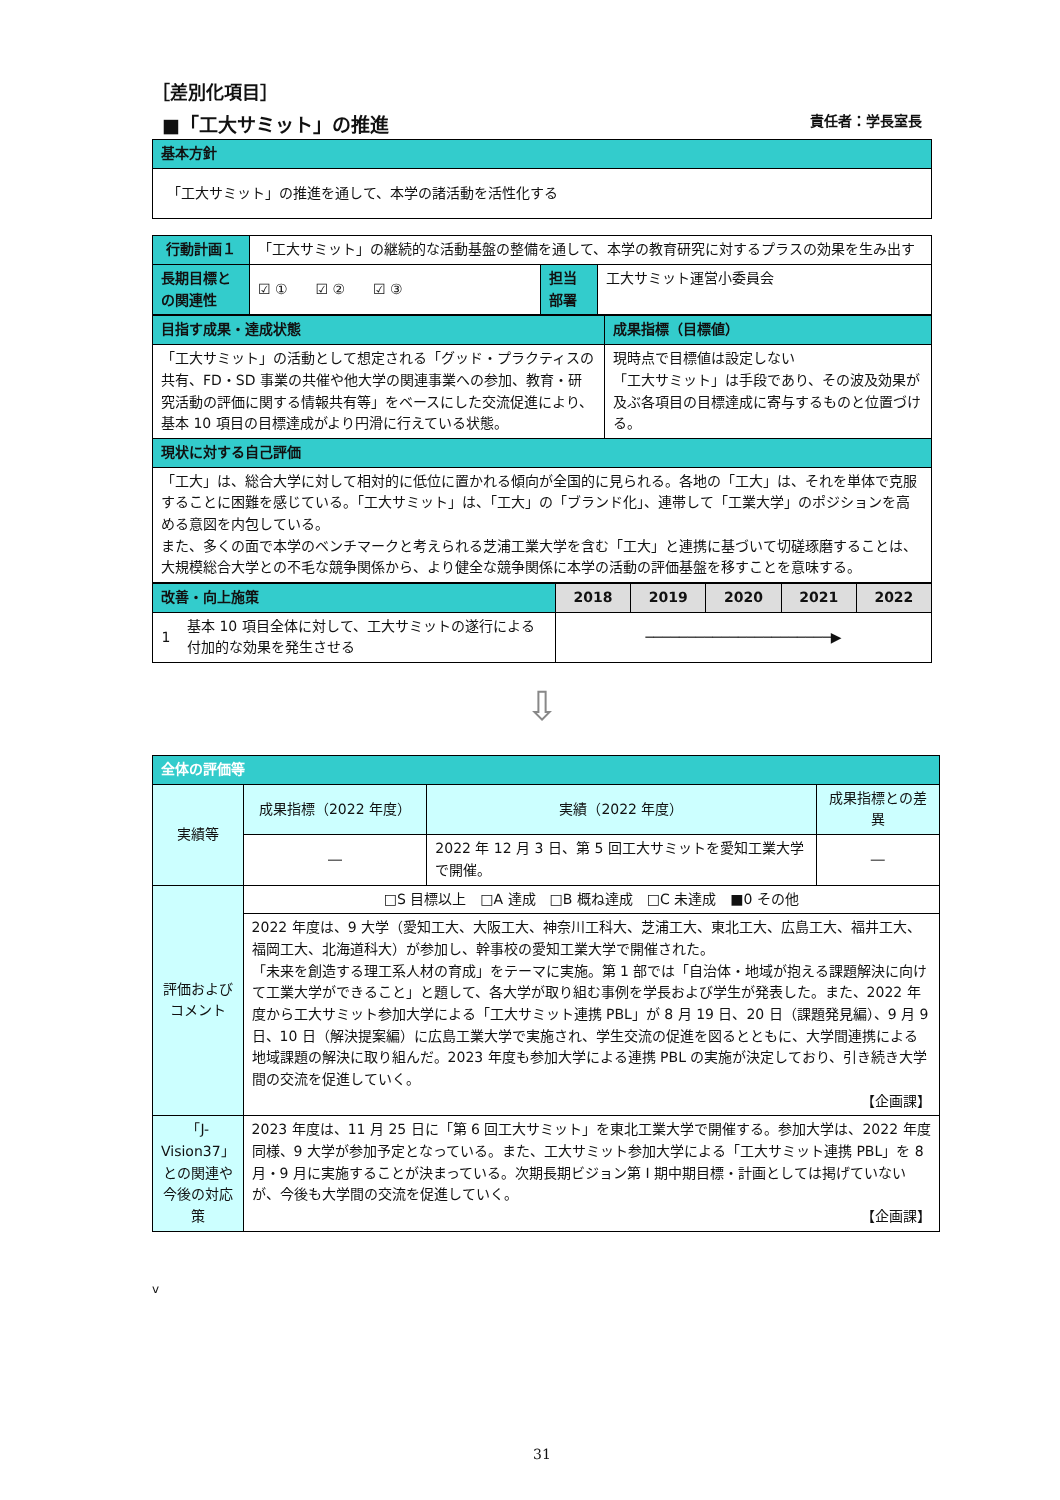［差別化項目］
■「工大サミット」の推進 責任者：学長室長
| 基本方針 |
| 「工大サミット」の推進を通して、本学の諸活動を活性化する |
| 行動計画１ | 「工大サミット」の継続的な活動基盤の整備を通して、本学の教育研究に対するプラスの効果を生み出す | | |
| 長期目標との関連性 | ☑ ① ☑ ② ☑ ③ | 担当部署 | 工大サミット運営小委員会 |
| 目指す成果・達成状態 | 成果指標（目標値） |
| 「工大サミット」の活動として想定される「グッド・プラクティスの共有、FD・SD 事業の共催や他大学の関連事業への参加、教育・研究活動の評価に関する情報共有等」をベースにした交流促進により、基本 10 項目の目標達成がより円滑に行えている状態。 | 現時点で目標値は設定しない 「工大サミット」は手段であり、その波及効果が及ぶ各項目の目標達成に寄与するものと位置づける。 |
| 現状に対する自己評価 | |
| 「工大」は、総合大学に対して相対的に低位に置かれる傾向が全国的に見られる。各地の「工大」は、それを単体で克服することに困難を感じている。「工大サミット」は、「工大」の「ブランド化」、連帯して「工業大学」のポジションを高める意図を内包している。 また、多くの面で本学のベンチマークと考えられる芝浦工業大学を含む「工大」と連携に基づいて切磋琢磨することは、大規模総合大学との不毛な競争関係から、より健全な競争関係に本学の活動の評価基盤を移すことを意味する。 | |
| 改善・向上施策 | | 2018 | 2019 | 2020 | 2021 | 2022 |
| 1 | 基本 10 項目全体に対して、工大サミットの遂行による付加的な効果を発生させる | ──────────────────────▶ | | | | |
⇩
| 全体の評価等 | | | |
| 実績等 | 成果指標（2022 年度） | 実績（2022 年度） | 成果指標との差異 |
| | ― | 2022 年 12 月 3 日、第 5 回工大サミットを愛知工業大学で開催。 | ― |
| 評価およびコメント | □S 目標以上 □A 達成 □B 概ね達成 □C 未達成 ■0 その他 | | |
| | 2022 年度は、9 大学（愛知工大、大阪工大、神奈川工科大、芝浦工大、東北工大、広島工大、福井工大、福岡工大、北海道科大）が参加し、幹事校の愛知工業大学で開催された。 「未来を創造する理工系人材の育成」をテーマに実施。第 1 部では「自治体・地域が抱える課題解決に向けて工業大学ができること」と題して、各大学が取り組む事例を学長および学生が発表した。また、2022 年度から工大サミット参加大学による「工大サミット連携 PBL」が 8 月 19 日、20 日（課題発見編）、9 月 9 日、10 日（解決提案編）に広島工業大学で実施され、学生交流の促進を図るとともに、大学間連携による地域課題の解決に取り組んだ。2023 年度も参加大学による連携 PBL の実施が決定しており、引き続き大学間の交流を促進していく。 【企画課】 | | |
| 「J-Vision37」との関連や今後の対応策 | 2023 年度は、11 月 25 日に「第 6 回工大サミット」を東北工業大学で開催する。参加大学は、2022 年度同様、9 大学が参加予定となっている。また、工大サミット参加大学による「工大サミット連携 PBL」を 8 月・9 月に実施することが決まっている。次期長期ビジョン第 I 期中期目標・計画としては掲げていないが、今後も大学間の交流を促進していく。 【企画課】 | | |
v
31